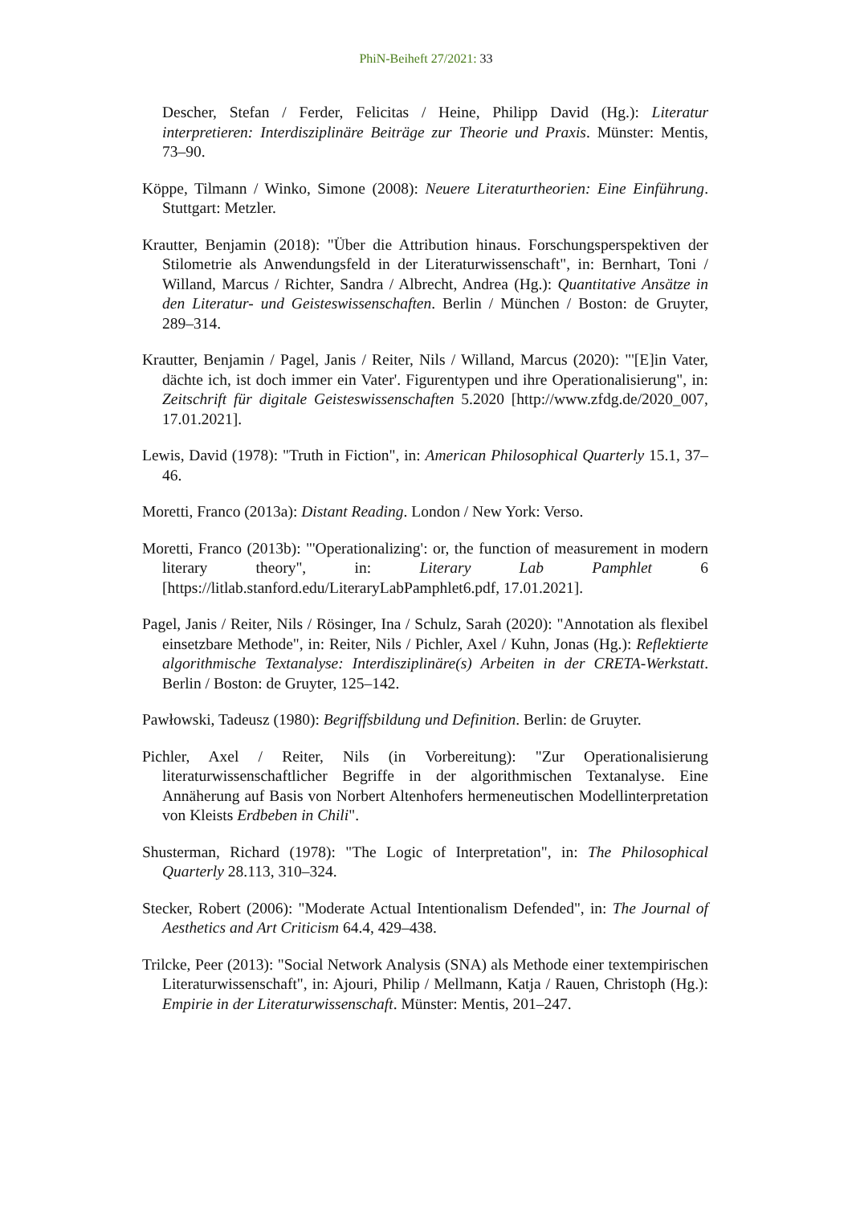PhiN-Beiheft 27/2021: 33
Descher, Stefan / Ferder, Felicitas / Heine, Philipp David (Hg.): Literatur interpretieren: Interdisziplinäre Beiträge zur Theorie und Praxis. Münster: Mentis, 73–90.
Köppe, Tilmann / Winko, Simone (2008): Neuere Literaturtheorien: Eine Einführung. Stuttgart: Metzler.
Krautter, Benjamin (2018): "Über die Attribution hinaus. Forschungsperspektiven der Stilometrie als Anwendungsfeld in der Literaturwissenschaft", in: Bernhart, Toni / Willand, Marcus / Richter, Sandra / Albrecht, Andrea (Hg.): Quantitative Ansätze in den Literatur- und Geisteswissenschaften. Berlin / München / Boston: de Gruyter, 289–314.
Krautter, Benjamin / Pagel, Janis / Reiter, Nils / Willand, Marcus (2020): "'[E]in Vater, dächte ich, ist doch immer ein Vater'. Figurentypen und ihre Operationalisierung", in: Zeitschrift für digitale Geisteswissenschaften 5.2020 [http://www.zfdg.de/2020_007, 17.01.2021].
Lewis, David (1978): "Truth in Fiction", in: American Philosophical Quarterly 15.1, 37–46.
Moretti, Franco (2013a): Distant Reading. London / New York: Verso.
Moretti, Franco (2013b): "'Operationalizing': or, the function of measurement in modern literary theory", in: Literary Lab Pamphlet 6 [https://litlab.stanford.edu/LiteraryLabPamphlet6.pdf, 17.01.2021].
Pagel, Janis / Reiter, Nils / Rösinger, Ina / Schulz, Sarah (2020): "Annotation als flexibel einsetzbare Methode", in: Reiter, Nils / Pichler, Axel / Kuhn, Jonas (Hg.): Reflektierte algorithmische Textanalyse: Interdisziplinäre(s) Arbeiten in der CRETA-Werkstatt. Berlin / Boston: de Gruyter, 125–142.
Pawłowski, Tadeusz (1980): Begriffsbildung und Definition. Berlin: de Gruyter.
Pichler, Axel / Reiter, Nils (in Vorbereitung): "Zur Operationalisierung literaturwissenschaftlicher Begriffe in der algorithmischen Textanalyse. Eine Annäherung auf Basis von Norbert Altenhofers hermeneutischen Modellinterpretation von Kleists Erdbeben in Chili".
Shusterman, Richard (1978): "The Logic of Interpretation", in: The Philosophical Quarterly 28.113, 310–324.
Stecker, Robert (2006): "Moderate Actual Intentionalism Defended", in: The Journal of Aesthetics and Art Criticism 64.4, 429–438.
Trilcke, Peer (2013): "Social Network Analysis (SNA) als Methode einer textempirischen Literaturwissenschaft", in: Ajouri, Philip / Mellmann, Katja / Rauen, Christoph (Hg.): Empirie in der Literaturwissenschaft. Münster: Mentis, 201–247.